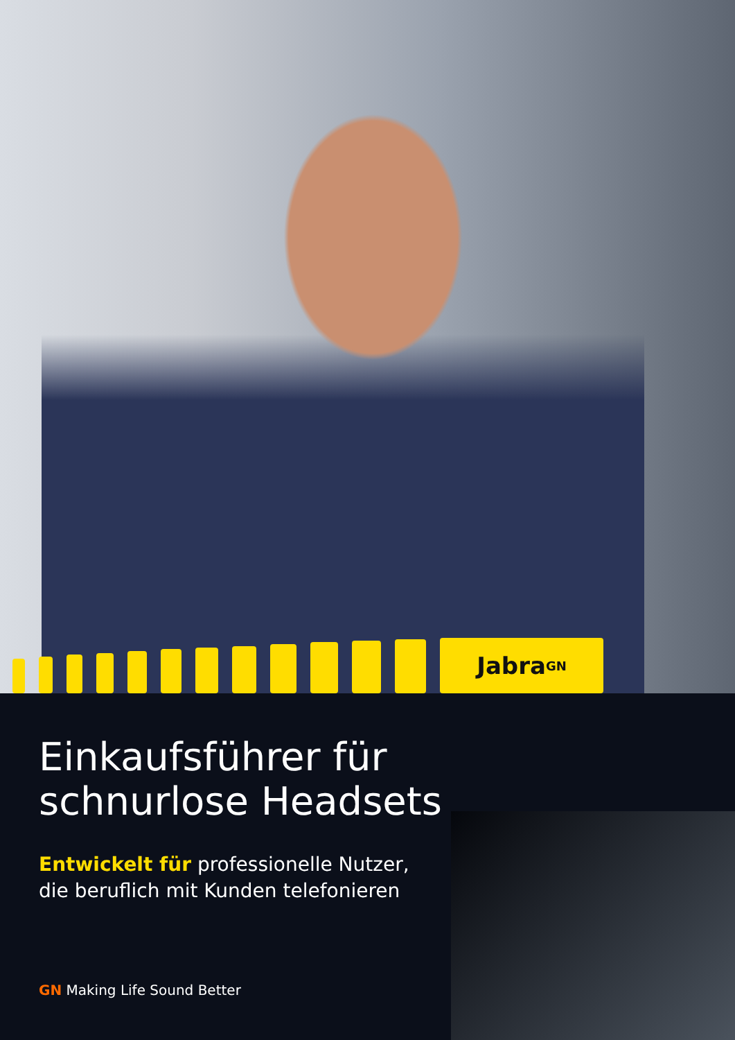Jabra <sup>GN</sup>
Einkaufsführer für
schnurlose Headsets
Entwickelt für professionelle Nutzer,
die beruflich mit Kunden telefonieren
GN Making Life Sound Better